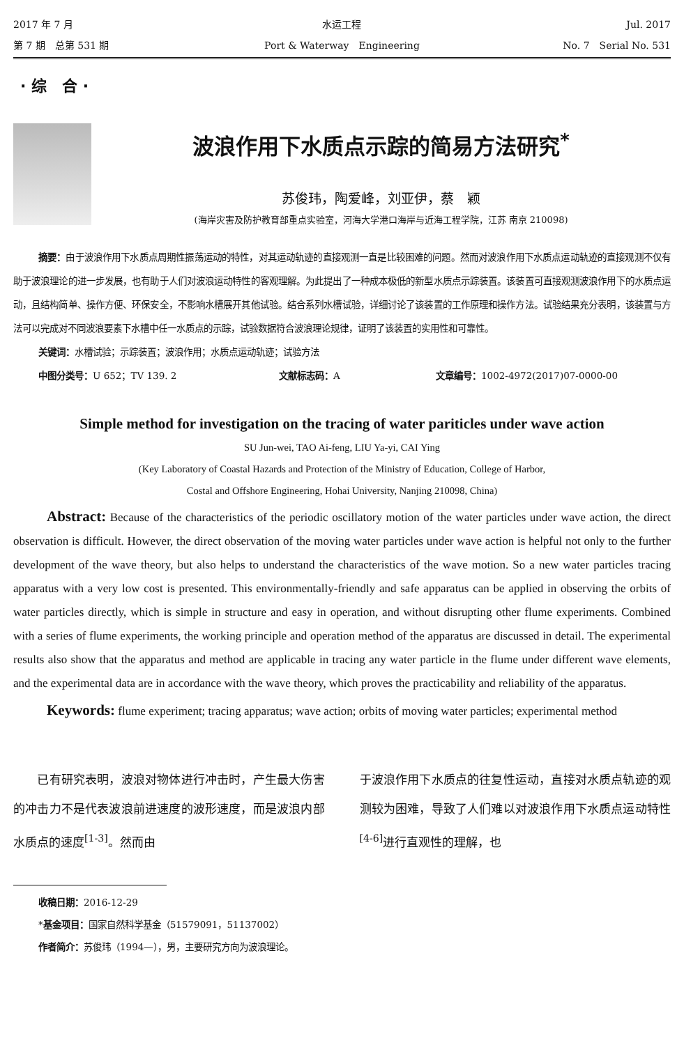2017 年 7 月 水运工程 Jul. 2017
第 7 期　总第 531 期 Port & Waterway　Engineering No. 7　Serial No. 531
· 综　合 ·
波浪作用下水质点示踪的简易方法研究<sup>*</sup>
苏俊玮，陶爱峰，刘亚伊，蔡　颖
(海岸灾害及防护教育部重点实验室，河海大学港口海岸与近海工程学院，江苏 南京 210098)
摘要：由于波浪作用下水质点周期性振荡运动的特性，对其运动轨迹的直接观测一直是比较困难的问题。然而对波浪作用下水质点运动轨迹的直接观测不仅有助于波浪理论的进一步发展，也有助于人们对波浪运动特性的客观理解。为此提出了一种成本极低的新型水质点示踪装置。该装置可直接观测波浪作用下的水质点运动，且结构简单、操作方便、环保安全，不影响水槽展开其他试验。结合系列水槽试验，详细讨论了该装置的工作原理和操作方法。试验结果充分表明，该装置与方法可以完成对不同波浪要素下水槽中任一水质点的示踪，试验数据符合波浪理论规律，证明了该装置的实用性和可靠性。
关键词：水槽试验；示踪装置；波浪作用；水质点运动轨迹；试验方法
中图分类号：U 652；TV 139. 2 文献标志码：A 文章编号：1002-4972(2017)07-0000-00
Simple method for investigation on the tracing of water pariticles under wave action
SU Jun-wei, TAO Ai-feng, LIU Ya-yi, CAI Ying
(Key Laboratory of Coastal Hazards and Protection of the Ministry of Education, College of Harbor,
Costal and Offshore Engineering, Hohai University, Nanjing 210098, China)
Abstract: Because of the characteristics of the periodic oscillatory motion of the water particles under wave action, the direct observation is difficult. However, the direct observation of the moving water particles under wave action is helpful not only to the further development of the wave theory, but also helps to understand the characteristics of the wave motion. So a new water particles tracing apparatus with a very low cost is presented. This environmentally-friendly and safe apparatus can be applied in observing the orbits of water particles directly, which is simple in structure and easy in operation, and without disrupting other flume experiments. Combined with a series of flume experiments, the working principle and operation method of the apparatus are discussed in detail. The experimental results also show that the apparatus and method are applicable in tracing any water particle in the flume under different wave elements, and the experimental data are in accordance with the wave theory, which proves the practicability and reliability of the apparatus.
Keywords: flume experiment; tracing apparatus; wave action; orbits of moving water particles; experimental method
　　已有研究表明，波浪对物体进行冲击时，产生最大伤害的冲击力不是代表波浪前进速度的波形速度，而是波浪内部水质点的速度<sup>[1-3]</sup>。然而由
于波浪作用下水质点的往复性运动，直接对水质点轨迹的观测较为困难，导致了人们难以对波浪作用下水质点运动特性<sup>[4-6]</sup>进行直观性的理解，也
收稿日期：2016-12-29
*基金项目：国家自然科学基金（51579091，51137002）
作者简介：苏俊玮（1994—），男，主要研究方向为波浪理论。